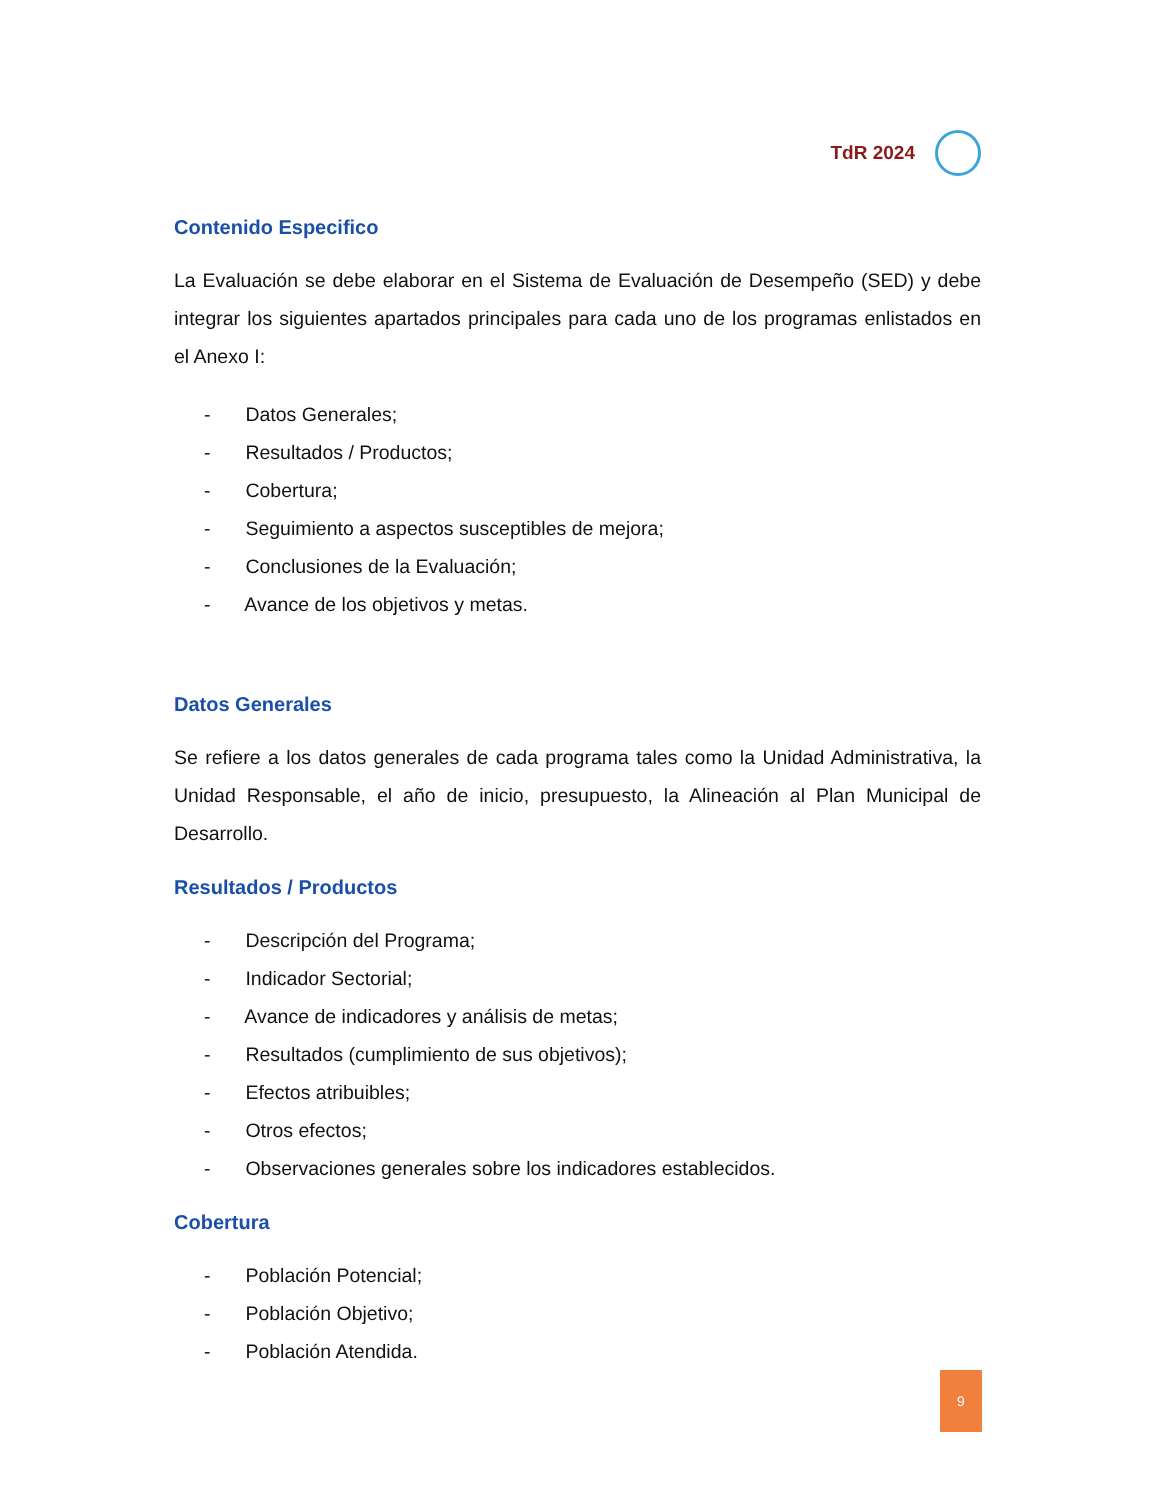TdR 2024
Contenido Especifico
La Evaluación se debe elaborar en el Sistema de Evaluación de Desempeño (SED) y debe integrar los siguientes apartados principales para cada uno de los programas enlistados en el Anexo I:
- Datos Generales;
- Resultados / Productos;
- Cobertura;
- Seguimiento a aspectos susceptibles de mejora;
- Conclusiones de la Evaluación;
- Avance de los objetivos y metas.
Datos Generales
Se refiere a los datos generales de cada programa tales como la Unidad Administrativa, la Unidad Responsable, el año de inicio, presupuesto, la Alineación al Plan Municipal de Desarrollo.
Resultados / Productos
- Descripción del Programa;
- Indicador Sectorial;
- Avance de indicadores y análisis de metas;
- Resultados (cumplimiento de sus objetivos);
- Efectos atribuibles;
- Otros efectos;
- Observaciones generales sobre los indicadores establecidos.
Cobertura
- Población Potencial;
- Población Objetivo;
- Población Atendida.
9